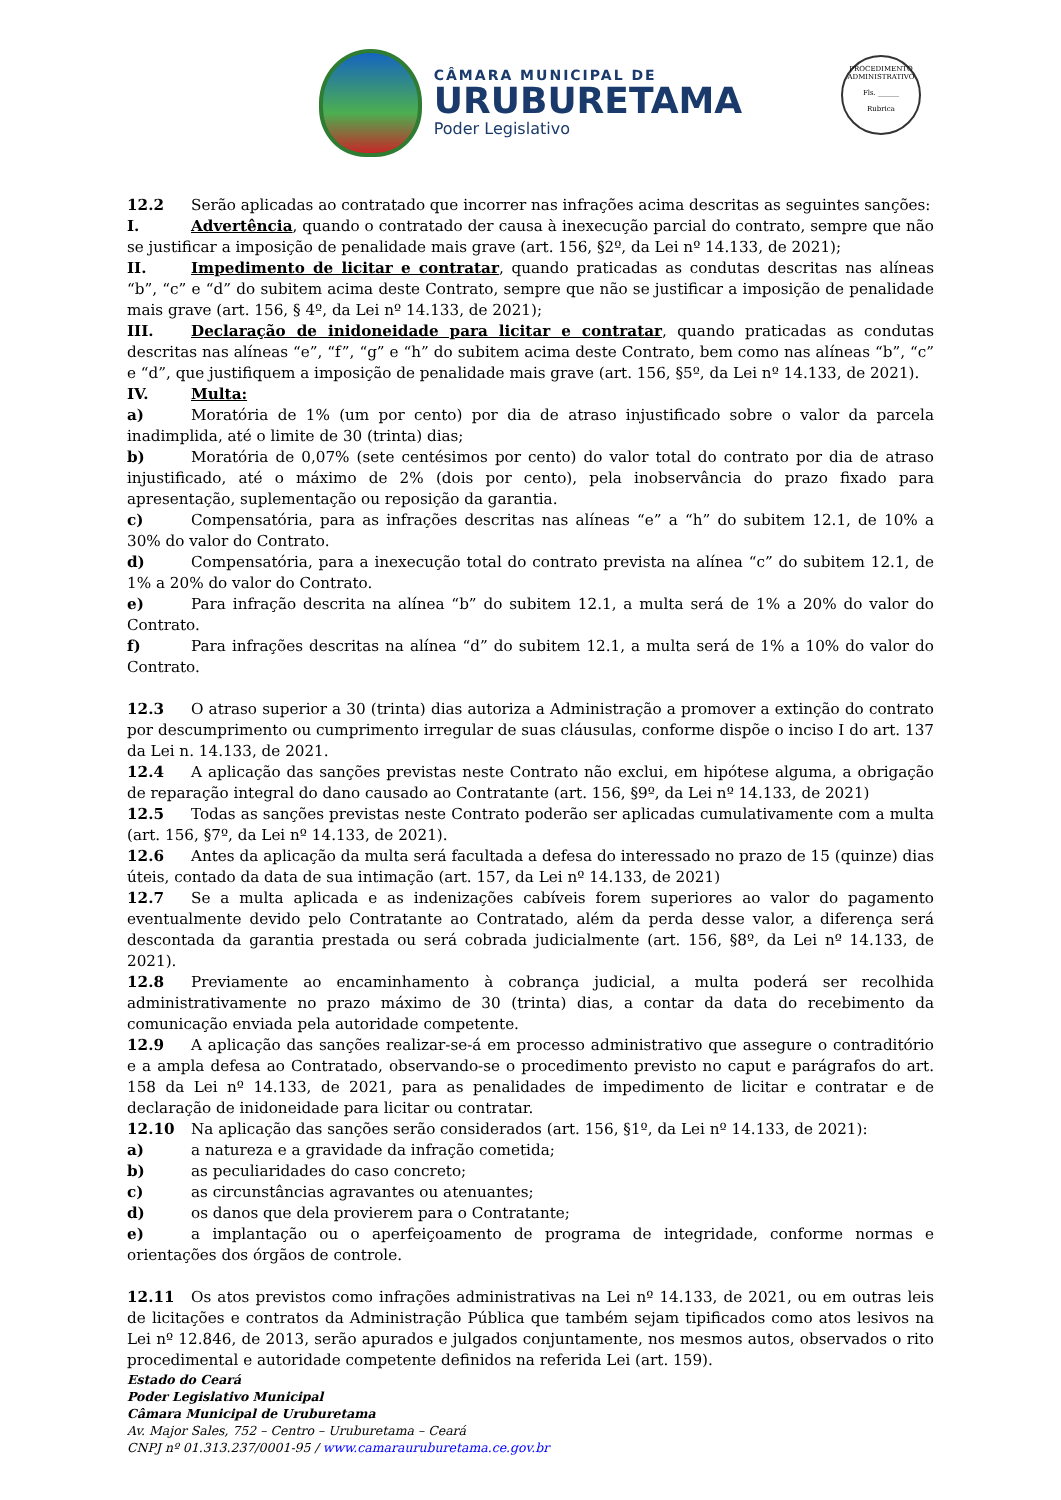CÂMARA MUNICIPAL DE
URUBURETAMA
Poder Legislativo
PROCEDIMENTO ADMINISTRATIVO
Fls. ______
Rubrica
12.2 Serão aplicadas ao contratado que incorrer nas infrações acima descritas as seguintes sanções:
I. Advertência, quando o contratado der causa à inexecução parcial do contrato, sempre que não se justificar a imposição de penalidade mais grave (art. 156, §2º, da Lei nº 14.133, de 2021);
II. Impedimento de licitar e contratar, quando praticadas as condutas descritas nas alíneas “b”, “c” e “d” do subitem acima deste Contrato, sempre que não se justificar a imposição de penalidade mais grave (art. 156, § 4º, da Lei nº 14.133, de 2021);
III. Declaração de inidoneidade para licitar e contratar, quando praticadas as condutas descritas nas alíneas “e”, “f”, “g” e “h” do subitem acima deste Contrato, bem como nas alíneas “b”, “c” e “d”, que justifiquem a imposição de penalidade mais grave (art. 156, §5º, da Lei nº 14.133, de 2021).
IV. Multa:
a) Moratória de 1% (um por cento) por dia de atraso injustificado sobre o valor da parcela inadimplida, até o limite de 30 (trinta) dias;
b) Moratória de 0,07% (sete centésimos por cento) do valor total do contrato por dia de atraso injustificado, até o máximo de 2% (dois por cento), pela inobservância do prazo fixado para apresentação, suplementação ou reposição da garantia.
c) Compensatória, para as infrações descritas nas alíneas “e” a “h” do subitem 12.1, de 10% a 30% do valor do Contrato.
d) Compensatória, para a inexecução total do contrato prevista na alínea “c” do subitem 12.1, de 1% a 20% do valor do Contrato.
e) Para infração descrita na alínea “b” do subitem 12.1, a multa será de 1% a 20% do valor do Contrato.
f) Para infrações descritas na alínea “d” do subitem 12.1, a multa será de 1% a 10% do valor do Contrato.
12.3 O atraso superior a 30 (trinta) dias autoriza a Administração a promover a extinção do contrato por descumprimento ou cumprimento irregular de suas cláusulas, conforme dispõe o inciso I do art. 137 da Lei n. 14.133, de 2021.
12.4 A aplicação das sanções previstas neste Contrato não exclui, em hipótese alguma, a obrigação de reparação integral do dano causado ao Contratante (art. 156, §9º, da Lei nº 14.133, de 2021)
12.5 Todas as sanções previstas neste Contrato poderão ser aplicadas cumulativamente com a multa (art. 156, §7º, da Lei nº 14.133, de 2021).
12.6 Antes da aplicação da multa será facultada a defesa do interessado no prazo de 15 (quinze) dias úteis, contado da data de sua intimação (art. 157, da Lei nº 14.133, de 2021)
12.7 Se a multa aplicada e as indenizações cabíveis forem superiores ao valor do pagamento eventualmente devido pelo Contratante ao Contratado, além da perda desse valor, a diferença será descontada da garantia prestada ou será cobrada judicialmente (art. 156, §8º, da Lei nº 14.133, de 2021).
12.8 Previamente ao encaminhamento à cobrança judicial, a multa poderá ser recolhida administrativamente no prazo máximo de 30 (trinta) dias, a contar da data do recebimento da comunicação enviada pela autoridade competente.
12.9 A aplicação das sanções realizar-se-á em processo administrativo que assegure o contraditório e a ampla defesa ao Contratado, observando-se o procedimento previsto no caput e parágrafos do art. 158 da Lei nº 14.133, de 2021, para as penalidades de impedimento de licitar e contratar e de declaração de inidoneidade para licitar ou contratar.
12.10 Na aplicação das sanções serão considerados (art. 156, §1º, da Lei nº 14.133, de 2021):
a) a natureza e a gravidade da infração cometida;
b) as peculiaridades do caso concreto;
c) as circunstâncias agravantes ou atenuantes;
d) os danos que dela provierem para o Contratante;
e) a implantação ou o aperfeiçoamento de programa de integridade, conforme normas e orientações dos órgãos de controle.
12.11 Os atos previstos como infrações administrativas na Lei nº 14.133, de 2021, ou em outras leis de licitações e contratos da Administração Pública que também sejam tipificados como atos lesivos na Lei nº 12.846, de 2013, serão apurados e julgados conjuntamente, nos mesmos autos, observados o rito procedimental e autoridade competente definidos na referida Lei (art. 159).
Estado do Ceará
Poder Legislativo Municipal
Câmara Municipal de Uruburetama
Av. Major Sales, 752 – Centro – Uruburetama – Ceará
CNPJ nº 01.313.237/0001-95 / www.camarauruburetama.ce.gov.br